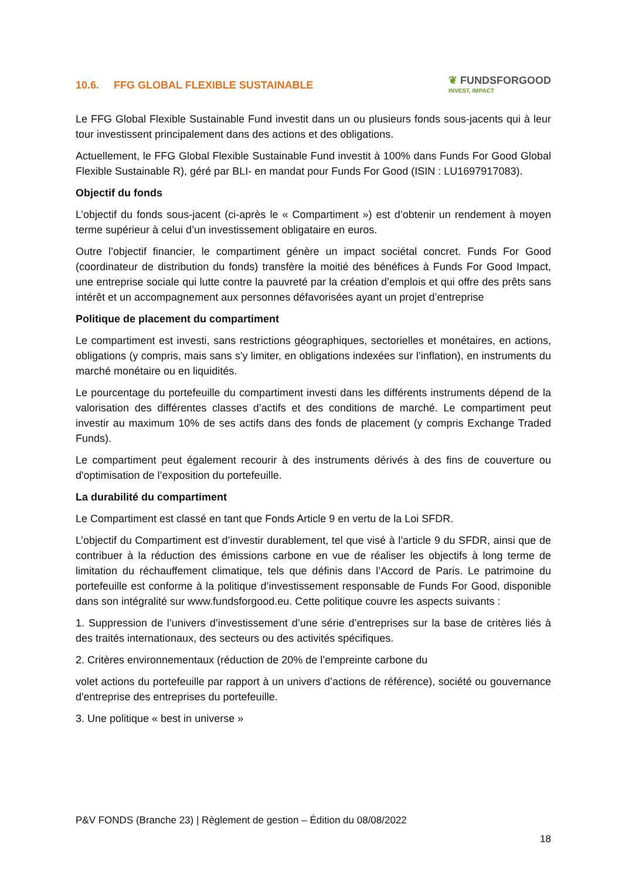10.6. FFG GLOBAL FLEXIBLE SUSTAINABLE
❦ FUNDSFORGOOD
INVEST, IMPACT
Le FFG Global Flexible Sustainable Fund investit dans un ou plusieurs fonds sous-jacents qui à leur tour investissent principalement dans des actions et des obligations.
Actuellement, le FFG Global Flexible Sustainable Fund investit à 100% dans Funds For Good Global Flexible Sustainable R), géré par BLI- en mandat pour Funds For Good (ISIN : LU1697917083).
Objectif du fonds
L’objectif du fonds sous-jacent (ci-après le « Compartiment ») est d’obtenir un rendement à moyen terme supérieur à celui d’un investissement obligataire en euros.
Outre l’objectif financier, le compartiment génère un impact sociétal concret. Funds For Good (coordinateur de distribution du fonds) transfère la moitié des bénéfices à Funds For Good Impact, une entreprise sociale qui lutte contre la pauvreté par la création d’emplois et qui offre des prêts sans intérêt et un accompagnement aux personnes défavorisées ayant un projet d’entreprise
Politique de placement du compartiment
Le compartiment est investi, sans restrictions géographiques, sectorielles et monétaires, en actions, obligations (y compris, mais sans s'y limiter, en obligations indexées sur l’inflation), en instruments du marché monétaire ou en liquidités.
Le pourcentage du portefeuille du compartiment investi dans les différents instruments dépend de la valorisation des différentes classes d’actifs et des conditions de marché. Le compartiment peut investir au maximum 10% de ses actifs dans des fonds de placement (y compris Exchange Traded Funds).
Le compartiment peut également recourir à des instruments dérivés à des fins de couverture ou d'optimisation de l’exposition du portefeuille.
La durabilité du compartiment
Le Compartiment est classé en tant que Fonds Article 9 en vertu de la Loi SFDR.
L’objectif du Compartiment est d’investir durablement, tel que visé à l’article 9 du SFDR, ainsi que de contribuer à la réduction des émissions carbone en vue de réaliser les objectifs à long terme de limitation du réchauffement climatique, tels que définis dans l’Accord de Paris. Le patrimoine du portefeuille est conforme à la politique d’investissement responsable de Funds For Good, disponible dans son intégralité sur www.fundsforgood.eu. Cette politique couvre les aspects suivants :
1. Suppression de l’univers d’investissement d’une série d’entreprises sur la base de critères liés à des traités internationaux, des secteurs ou des activités spécifiques.
2. Critères environnementaux (réduction de 20% de l’empreinte carbone du
volet actions du portefeuille par rapport à un univers d’actions de référence), société ou gouvernance d'entreprise des entreprises du portefeuille.
3. Une politique « best in universe »
P&V FONDS (Branche 23) | Règlement de gestion – Édition du 08/08/2022
18